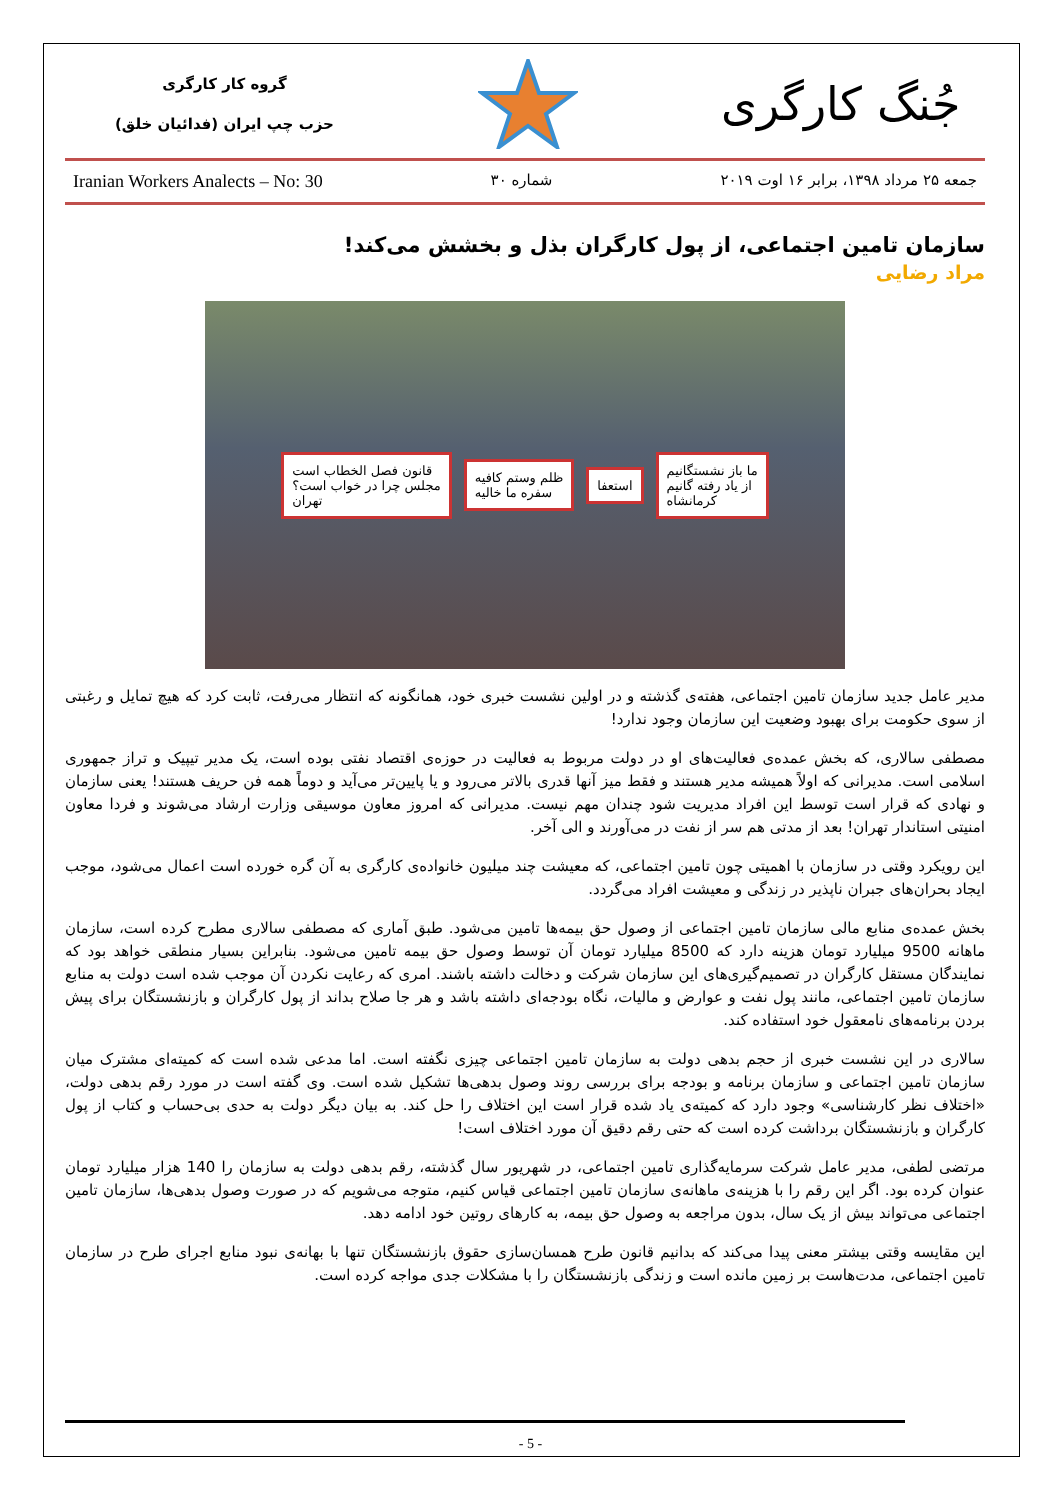جُنگ کارگری
گروه کار کارگری
حزب چپ ایران (فدائیان خلق)
جمعه ۲۵ مرداد ۱۳۹۸، برابر ۱۶ اوت ۲۰۱۹ شماره ۳۰ Iranian Workers Analects – No: 30
سازمان تامین اجتماعی، از پول کارگران بذل و بخشش می‌کند!
مراد رضایی
قانون فصل الخطاب است
مجلس چرا در خواب است؟
تهران ظلم وستم کافیه
سفره ما خالیه استعفا ما باز نشستگانیم
از یاد رفته گانیم
کرمانشاه
مدیر عامل جدید سازمان تامین اجتماعی، هفته‌ی گذشته و در اولین نشست خبری خود، همانگونه که انتظار می‌رفت، ثابت کرد که هیچ تمایل و رغبتی از سوی حکومت برای بهبود وضعیت این سازمان وجود ندارد!
مصطفی سالاری، که بخش عمده‌ی فعالیت‌های او در دولت مربوط به فعالیت در حوزه‌ی اقتصاد نفتی بوده است، یک مدیر تیپیک و تراز جمهوری اسلامی است. مدیرانی که اولاً همیشه مدیر هستند و فقط میز آنها قدری بالاتر می‌رود و یا پایین‌تر می‌آید و دوماً همه فن حریف هستند! یعنی سازمان و نهادی که قرار است توسط این افراد مدیریت شود چندان مهم نیست. مدیرانی که امروز معاون موسیقی وزارت ارشاد می‌شوند و فردا معاون امنیتی استاندار تهران! بعد از مدتی هم سر از نفت در می‌آورند و الی آخر.
این رویکرد وقتی در سازمان با اهمیتی چون تامین اجتماعی، که معیشت چند میلیون خانواده‌ی کارگری به آن گره خورده است اعمال می‌شود، موجب ایجاد بحران‌های جبران ناپذیر در زندگی و معیشت افراد می‌گردد.
بخش عمده‌ی منابع مالی سازمان تامین اجتماعی از وصول حق بیمه‌ها تامین می‌شود. طبق آماری که مصطفی سالاری مطرح کرده است، سازمان ماهانه 9500 میلیارد تومان هزینه دارد که 8500 میلیارد تومان آن توسط وصول حق بیمه تامین می‌شود. بنابراین بسیار منطقی خواهد بود که نمایندگان مستقل کارگران در تصمیم‌گیری‌های این سازمان شرکت و دخالت داشته باشند. امری که رعایت نکردن آن موجب شده است دولت به منابع سازمان تامین اجتماعی، مانند پول نفت و عوارض و مالیات، نگاه بودجه‌ای داشته باشد و هر جا صلاح بداند از پول کارگران و بازنشستگان برای پیش بردن برنامه‌های نامعقول خود استفاده کند.
سالاری در این نشست خبری از حجم بدهی دولت به سازمان تامین اجتماعی چیزی نگفته است. اما مدعی شده است که کمیته‌ای مشترک میان سازمان تامین اجتماعی و سازمان برنامه و بودجه برای بررسی روند وصول بدهی‌ها تشکیل شده است. وی گفته است در مورد رقم بدهی دولت، «اختلاف نظر کارشناسی» وجود دارد که کمیته‌ی یاد شده قرار است این اختلاف را حل کند. به بیان دیگر دولت به حدی بی‌حساب و کتاب از پول کارگران و بازنشستگان برداشت کرده است که حتی رقم دقیق آن مورد اختلاف است!
مرتضی لطفی، مدیر عامل شرکت سرمایه‌گذاری تامین اجتماعی، در شهریور سال گذشته، رقم بدهی دولت به سازمان را 140 هزار میلیارد تومان عنوان کرده بود. اگر این رقم را با هزینه‌ی ماهانه‌ی سازمان تامین اجتماعی قیاس کنیم، متوجه می‌شویم که در صورت وصول بدهی‌ها، سازمان تامین اجتماعی می‌تواند بیش از یک سال، بدون مراجعه به وصول حق بیمه، به کارهای روتین خود ادامه دهد.
این مقایسه وقتی بیشتر معنی پیدا می‌کند که بدانیم قانون طرح همسان‌سازی حقوق بازنشستگان تنها با بهانه‌ی نبود منابع اجرای طرح در سازمان تامین اجتماعی، مدت‌هاست بر زمین مانده است و زندگی بازنشستگان را با مشکلات جدی مواجه کرده است.
- 5 -